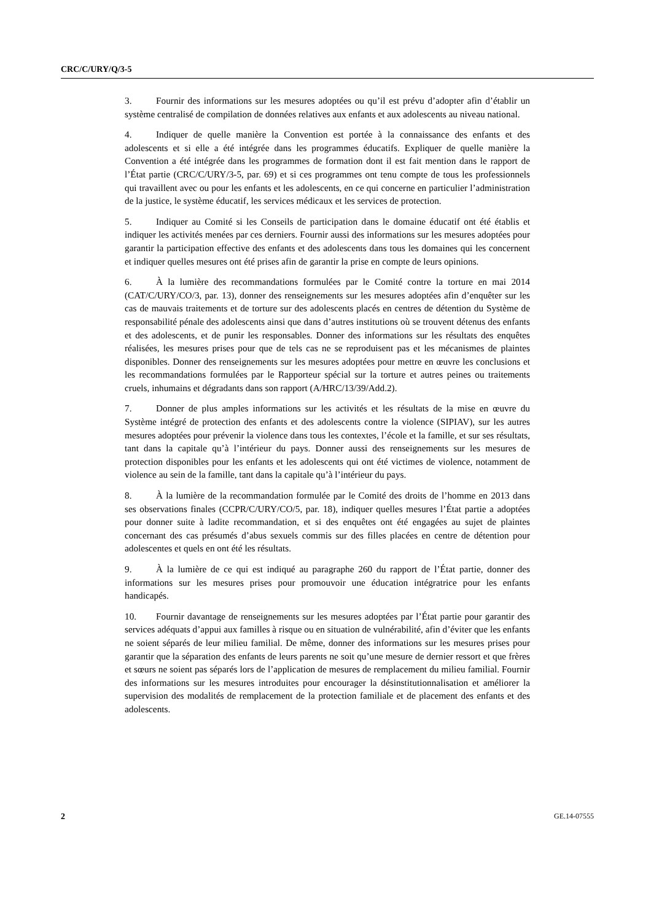CRC/C/URY/Q/3-5
3. Fournir des informations sur les mesures adoptées ou qu’il est prévu d’adopter afin d’établir un système centralisé de compilation de données relatives aux enfants et aux adolescents au niveau national.
4. Indiquer de quelle manière la Convention est portée à la connaissance des enfants et des adolescents et si elle a été intégrée dans les programmes éducatifs. Expliquer de quelle manière la Convention a été intégrée dans les programmes de formation dont il est fait mention dans le rapport de l’État partie (CRC/C/URY/3-5, par. 69) et si ces programmes ont tenu compte de tous les professionnels qui travaillent avec ou pour les enfants et les adolescents, en ce qui concerne en particulier l’administration de la justice, le système éducatif, les services médicaux et les services de protection.
5. Indiquer au Comité si les Conseils de participation dans le domaine éducatif ont été établis et indiquer les activités menées par ces derniers. Fournir aussi des informations sur les mesures adoptées pour garantir la participation effective des enfants et des adolescents dans tous les domaines qui les concernent et indiquer quelles mesures ont été prises afin de garantir la prise en compte de leurs opinions.
6. À la lumière des recommandations formulées par le Comité contre la torture en mai 2014 (CAT/C/URY/CO/3, par. 13), donner des renseignements sur les mesures adoptées afin d’enquêter sur les cas de mauvais traitements et de torture sur des adolescents placés en centres de détention du Système de responsabilité pénale des adolescents ainsi que dans d’autres institutions où se trouvent détenus des enfants et des adolescents, et de punir les responsables. Donner des informations sur les résultats des enquêtes réalisées, les mesures prises pour que de tels cas ne se reproduisent pas et les mécanismes de plaintes disponibles. Donner des renseignements sur les mesures adoptées pour mettre en œuvre les conclusions et les recommandations formulées par le Rapporteur spécial sur la torture et autres peines ou traitements cruels, inhumains et dégradants dans son rapport (A/HRC/13/39/Add.2).
7. Donner de plus amples informations sur les activités et les résultats de la mise en œuvre du Système intégré de protection des enfants et des adolescents contre la violence (SIPIAV), sur les autres mesures adoptées pour prévenir la violence dans tous les contextes, l’école et la famille, et sur ses résultats, tant dans la capitale qu’à l’intérieur du pays. Donner aussi des renseignements sur les mesures de protection disponibles pour les enfants et les adolescents qui ont été victimes de violence, notamment de violence au sein de la famille, tant dans la capitale qu’à l’intérieur du pays.
8. À la lumière de la recommandation formulée par le Comité des droits de l’homme en 2013 dans ses observations finales (CCPR/C/URY/CO/5, par. 18), indiquer quelles mesures l’État partie a adoptées pour donner suite à ladite recommandation, et si des enquêtes ont été engagées au sujet de plaintes concernant des cas présumés d’abus sexuels commis sur des filles placées en centre de détention pour adolescentes et quels en ont été les résultats.
9. À la lumière de ce qui est indiqué au paragraphe 260 du rapport de l’État partie, donner des informations sur les mesures prises pour promouvoir une éducation intégratrice pour les enfants handicapés.
10. Fournir davantage de renseignements sur les mesures adoptées par l’État partie pour garantir des services adéquats d’appui aux familles à risque ou en situation de vulnérabilité, afin d’éviter que les enfants ne soient séparés de leur milieu familial. De même, donner des informations sur les mesures prises pour garantir que la séparation des enfants de leurs parents ne soit qu’une mesure de dernier ressort et que frères et sœurs ne soient pas séparés lors de l’application de mesures de remplacement du milieu familial. Fournir des informations sur les mesures introduites pour encourager la désinstitutionnalisation et améliorer la supervision des modalités de remplacement de la protection familiale et de placement des enfants et des adolescents.
2 GE.14-07555